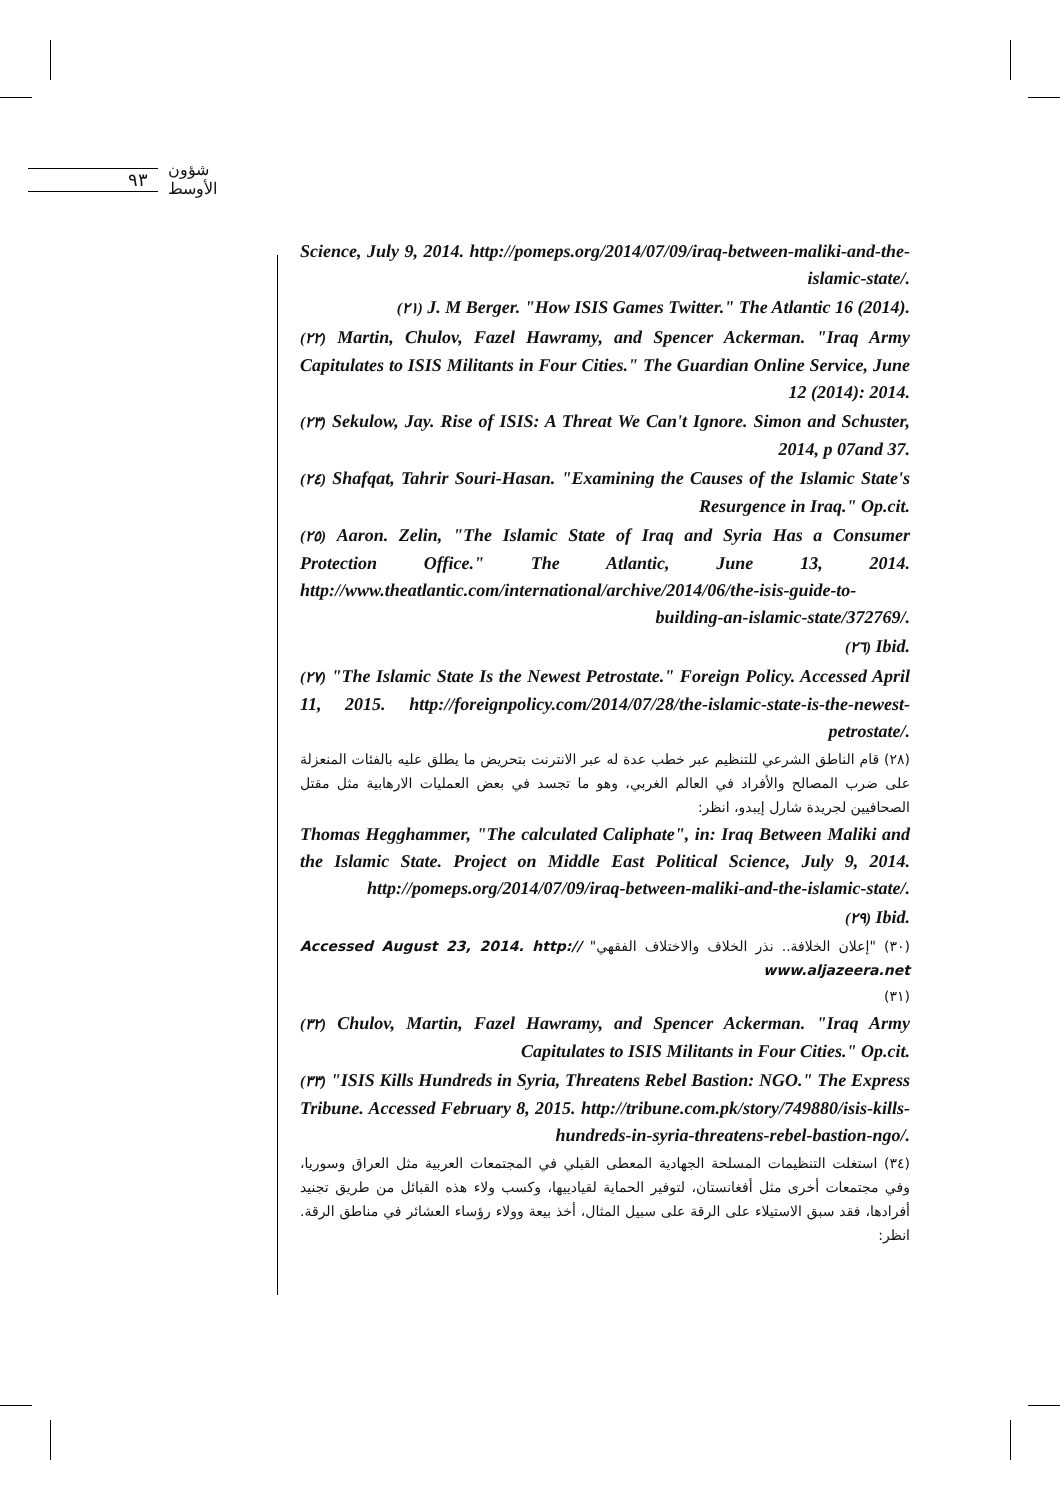٩٣
شؤون الأوسط
Science, July 9, 2014. http://pomeps.org/2014/07/09/iraq-between-maliki-and-the-islamic-state/.
(٢١) J. M Berger. "How ISIS Games Twitter." The Atlantic 16 (2014).
(٢٢) Martin, Chulov, Fazel Hawramy, and Spencer Ackerman. "Iraq Army Capitulates to ISIS Militants in Four Cities." The Guardian Online Service, June 12 (2014): 2014.
(٢٣) Sekulow, Jay. Rise of ISIS: A Threat We Can't Ignore. Simon and Schuster, 2014, p 07and 37.
(٢٤) Shafqat, Tahrir Souri-Hasan. "Examining the Causes of the Islamic State's Resurgence in Iraq." Op.cit.
(٢٥) Aaron. Zelin, "The Islamic State of Iraq and Syria Has a Consumer Protection Office." The Atlantic, June 13, 2014. http://www.theatlantic.com/international/archive/2014/06/the-isis-guide-to-building-an-islamic-state/372769/.
(٢٦) Ibid.
(٢٧) "The Islamic State Is the Newest Petrostate." Foreign Policy. Accessed April 11, 2015. http://foreignpolicy.com/2014/07/28/the-islamic-state-is-the-newest-petrostate/.
(٢٨) قام الناطق الشرعي للتنظيم عبر خطب عدة له عبر الانترنت بتحريض ما يطلق عليه بالفئات المنعزلة على ضرب المصالح والأفراد في العالم الغربي، وهو ما تجسد في بعض العمليات الارهابية مثل مقتل الصحافيين لجريدة شارل إيبدو، انظر:
Thomas Hegghammer, "The calculated Caliphate", in: Iraq Between Maliki and the Islamic State. Project on Middle East Political Science, July 9, 2014. http://pomeps.org/2014/07/09/iraq-between-maliki-and-the-islamic-state/.
(٢٩) Ibid.
(٣٠) "إعلان الخلافة.. نذر الخلاف والاختلاف الفقهي" Accessed August 23, 2014. http:// www.aljazeera.net
(٣١)
(٣٢) Chulov, Martin, Fazel Hawramy, and Spencer Ackerman. "Iraq Army Capitulates to ISIS Militants in Four Cities." Op.cit.
(٣٣) "ISIS Kills Hundreds in Syria, Threatens Rebel Bastion: NGO." The Express Tribune. Accessed February 8, 2015. http://tribune.com.pk/story/749880/isis-kills-hundreds-in-syria-threatens-rebel-bastion-ngo/.
(٣٤) استغلت التنظيمات المسلحة الجهادية المعطى القبلي في المجتمعات العربية مثل العراق وسوريا، وفي مجتمعات أخرى مثل أفغانستان، لتوفير الحماية لقيادييها، وكسب ولاء هذه القبائل من طريق تجنيد أفرادها، فقد سبق الاستيلاء على الرقة على سبيل المثال، أخذ بيعة وولاء رؤساء العشائر في مناطق الرقة. انظر: